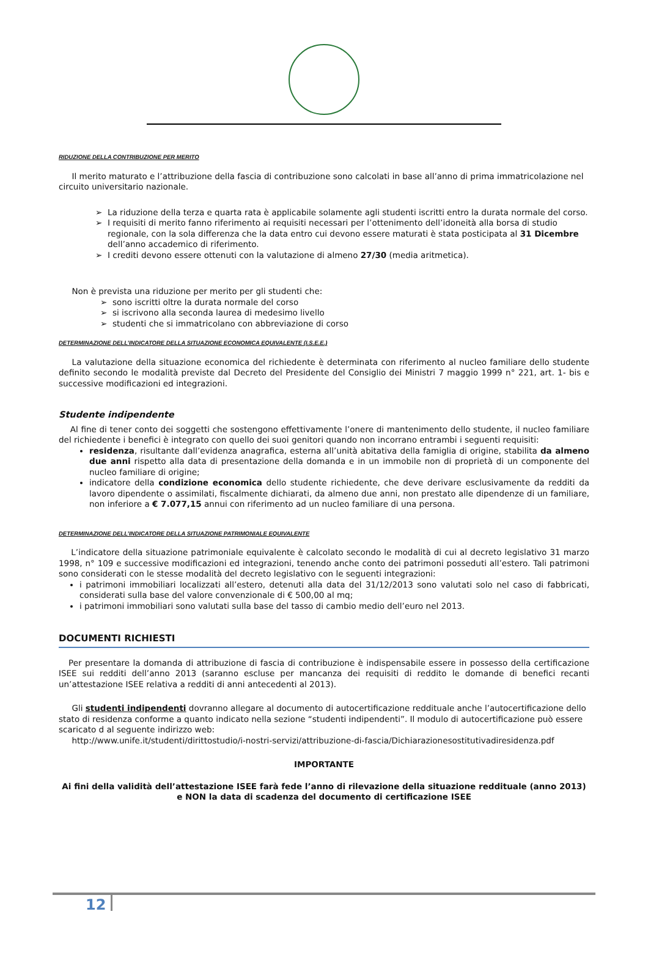RIDUZIONE DELLA CONTRIBUZIONE PER MERITO
Il merito maturato e l’attribuzione della fascia di contribuzione sono calcolati in base all’anno di prima immatricolazione nel circuito universitario nazionale.
La riduzione della terza e quarta rata è applicabile solamente agli studenti iscritti entro la durata normale del corso.
I requisiti di merito fanno riferimento ai requisiti necessari per l’ottenimento dell’idoneità alla borsa di studio regionale, con la sola differenza che la data entro cui devono essere maturati è stata posticipata al 31 Dicembre dell’anno accademico di riferimento.
I crediti devono essere ottenuti con la valutazione di almeno 27/30 (media aritmetica).
Non è prevista una riduzione per merito per gli studenti che:
sono iscritti oltre la durata normale del corso
si iscrivono alla seconda laurea di medesimo livello
studenti che si immatricolano con abbreviazione di corso
DETERMINAZIONE DELL’INDICATORE DELLA SITUAZIONE ECONOMICA EQUIVALENTE (I.S.E.E.)
La valutazione della situazione economica del richiedente è determinata con riferimento al nucleo familiare dello studente definito secondo le modalità previste dal Decreto del Presidente del Consiglio dei Ministri 7 maggio 1999 n° 221, art. 1- bis e successive modificazioni ed integrazioni.
Studente indipendente
Al fine di tener conto dei soggetti che sostengono effettivamente l’onere di mantenimento dello studente, il nucleo familiare del richiedente i benefici è integrato con quello dei suoi genitori quando non incorrano entrambi i seguenti requisiti:
residenza, risultante dall’evidenza anagrafica, esterna all’unità abitativa della famiglia di origine, stabilita da almeno due anni rispetto alla data di presentazione della domanda e in un immobile non di proprietà di un componente del nucleo familiare di origine;
indicatore della condizione economica dello studente richiedente, che deve derivare esclusivamente da redditi da lavoro dipendente o assimilati, fiscalmente dichiarati, da almeno due anni, non prestato alle dipendenze di un familiare, non inferiore a € 7.077,15 annui con riferimento ad un nucleo familiare di una persona.
DETERMINAZIONE DELL’INDICATORE DELLA SITUAZIONE PATRIMONIALE EQUIVALENTE
L’indicatore della situazione patrimoniale equivalente è calcolato secondo le modalità di cui al decreto legislativo 31 marzo 1998, n° 109 e successive modificazioni ed integrazioni, tenendo anche conto dei patrimoni posseduti all’estero. Tali patrimoni sono considerati con le stesse modalità del decreto legislativo con le seguenti integrazioni:
i patrimoni immobiliari localizzati all’estero, detenuti alla data del 31/12/2013 sono valutati solo nel caso di fabbricati, considerati sulla base del valore convenzionale di € 500,00 al mq;
i patrimoni immobiliari sono valutati sulla base del tasso di cambio medio dell’euro nel 2013.
DOCUMENTI RICHIESTI
Per presentare la domanda di attribuzione di fascia di contribuzione è indispensabile essere in possesso della certificazione ISEE sui redditi dell’anno 2013 (saranno escluse per mancanza dei requisiti di reddito le domande di benefici recanti un’attestazione ISEE relativa a redditi di anni antecedenti al 2013).
Gli studenti indipendenti dovranno allegare al documento di autocertificazione reddituale anche l’autocertificazione dello stato di residenza conforme a quanto indicato nella sezione “studenti indipendenti”. Il modulo di autocertificazione può essere scaricato d al seguente indirizzo web:
http://www.unife.it/studenti/dirittostudio/i-nostri-servizi/attribuzione-di-fascia/Dichiarazionesostitutivadiresidenza.pdf
IMPORTANTE
Ai fini della validità dell’attestazione ISEE farà fede l’anno di rilevazione della situazione reddituale (anno 2013) e NON la data di scadenza del documento di certificazione ISEE
12